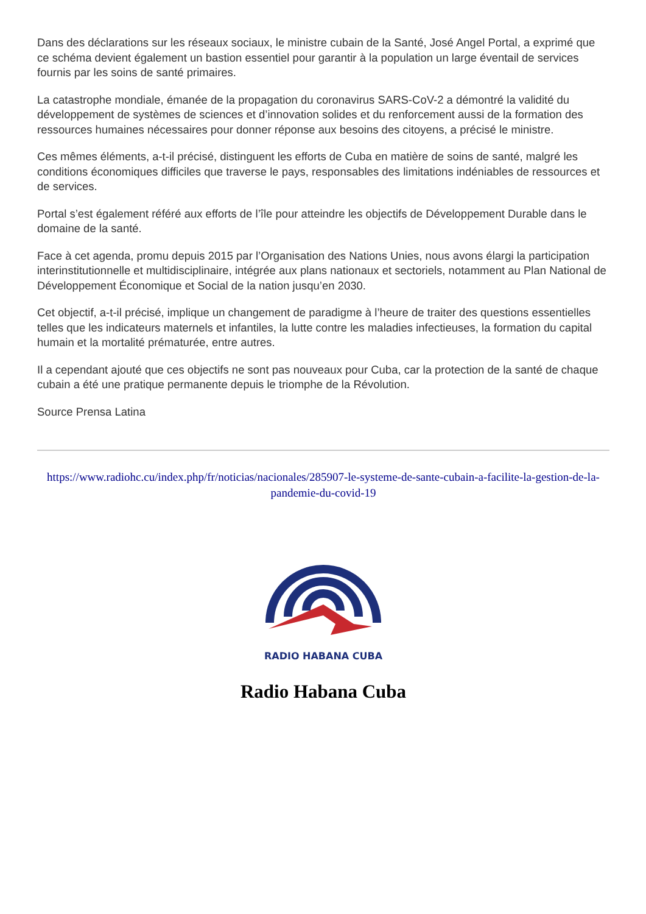Dans des déclarations sur les réseaux sociaux, le ministre cubain de la Santé, José Angel Portal, a exprimé que ce schéma devient également un bastion essentiel pour garantir à la population un large éventail de services fournis par les soins de santé primaires.
La catastrophe mondiale, émanée de la propagation du coronavirus SARS-CoV-2 a démontré la validité du développement de systèmes de sciences et d’innovation solides et du renforcement aussi de la formation des ressources humaines nécessaires pour donner réponse aux besoins des citoyens, a précisé le ministre.
Ces mêmes éléments, a-t-il précisé, distinguent les efforts de Cuba en matière de soins de santé, malgré les conditions économiques difficiles que traverse le pays, responsables des limitations indéniables de ressources et de services.
Portal s’est également référé aux efforts de l’île pour atteindre les objectifs de Développement Durable dans le domaine de la santé.
Face à cet agenda, promu depuis 2015 par l’Organisation des Nations Unies, nous avons élargi la participation interinstitutionnelle et multidisciplinaire, intégrée aux plans nationaux et sectoriels, notamment au Plan National de Développement Économique et Social de la nation jusqu’en 2030.
Cet objectif, a-t-il précisé, implique un changement de paradigme à l’heure de traiter des questions essentielles telles que les indicateurs maternels et infantiles, la lutte contre les maladies infectieuses, la formation du capital humain et la mortalité prématurée, entre autres.
Il a cependant ajouté que ces objectifs ne sont pas nouveaux pour Cuba, car la protection de la santé de chaque cubain a été une pratique permanente depuis le triomphe de la Révolution.
Source Prensa Latina
https://www.radiohc.cu/index.php/fr/noticias/nacionales/285907-le-systeme-de-sante-cubain-a-facilite-la-gestion-de-la-pandemie-du-covid-19
RADIO HABANA CUBA
Radio Habana Cuba